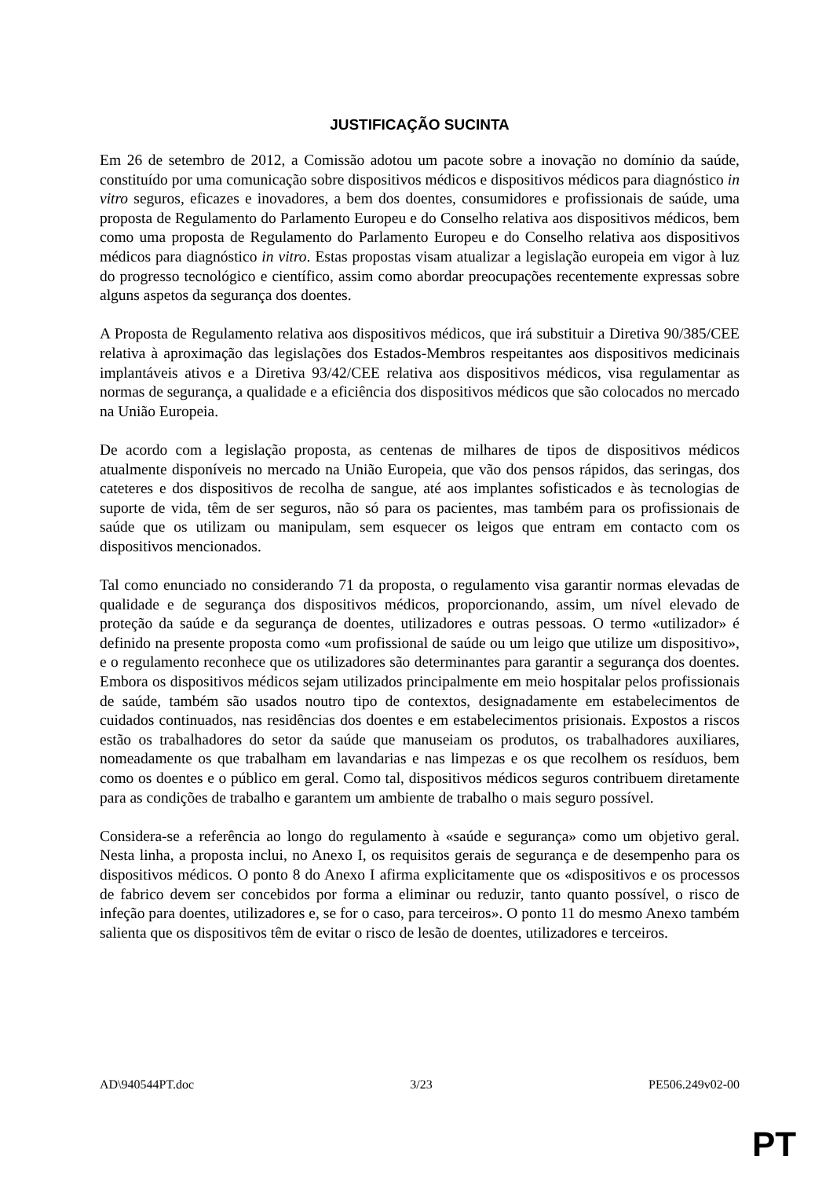JUSTIFICAÇÃO SUCINTA
Em 26 de setembro de 2012, a Comissão adotou um pacote sobre a inovação no domínio da saúde, constituído por uma comunicação sobre dispositivos médicos e dispositivos médicos para diagnóstico in vitro seguros, eficazes e inovadores, a bem dos doentes, consumidores e profissionais de saúde, uma proposta de Regulamento do Parlamento Europeu e do Conselho relativa aos dispositivos médicos, bem como uma proposta de Regulamento do Parlamento Europeu e do Conselho relativa aos dispositivos médicos para diagnóstico in vitro. Estas propostas visam atualizar a legislação europeia em vigor à luz do progresso tecnológico e científico, assim como abordar preocupações recentemente expressas sobre alguns aspetos da segurança dos doentes.
A Proposta de Regulamento relativa aos dispositivos médicos, que irá substituir a Diretiva 90/385/CEE relativa à aproximação das legislações dos Estados-Membros respeitantes aos dispositivos medicinais implantáveis ativos e a Diretiva 93/42/CEE relativa aos dispositivos médicos, visa regulamentar as normas de segurança, a qualidade e a eficiência dos dispositivos médicos que são colocados no mercado na União Europeia.
De acordo com a legislação proposta, as centenas de milhares de tipos de dispositivos médicos atualmente disponíveis no mercado na União Europeia, que vão dos pensos rápidos, das seringas, dos cateteres e dos dispositivos de recolha de sangue, até aos implantes sofisticados e às tecnologias de suporte de vida, têm de ser seguros, não só para os pacientes, mas também para os profissionais de saúde que os utilizam ou manipulam, sem esquecer os leigos que entram em contacto com os dispositivos mencionados.
Tal como enunciado no considerando 71 da proposta, o regulamento visa garantir normas elevadas de qualidade e de segurança dos dispositivos médicos, proporcionando, assim, um nível elevado de proteção da saúde e da segurança de doentes, utilizadores e outras pessoas. O termo «utilizador» é definido na presente proposta como «um profissional de saúde ou um leigo que utilize um dispositivo», e o regulamento reconhece que os utilizadores são determinantes para garantir a segurança dos doentes. Embora os dispositivos médicos sejam utilizados principalmente em meio hospitalar pelos profissionais de saúde, também são usados noutro tipo de contextos, designadamente em estabelecimentos de cuidados continuados, nas residências dos doentes e em estabelecimentos prisionais. Expostos a riscos estão os trabalhadores do setor da saúde que manuseiam os produtos, os trabalhadores auxiliares, nomeadamente os que trabalham em lavandarias e nas limpezas e os que recolhem os resíduos, bem como os doentes e o público em geral. Como tal, dispositivos médicos seguros contribuem diretamente para as condições de trabalho e garantem um ambiente de trabalho o mais seguro possível.
Considera-se a referência ao longo do regulamento à «saúde e segurança» como um objetivo geral. Nesta linha, a proposta inclui, no Anexo I, os requisitos gerais de segurança e de desempenho para os dispositivos médicos. O ponto 8 do Anexo I afirma explicitamente que os «dispositivos e os processos de fabrico devem ser concebidos por forma a eliminar ou reduzir, tanto quanto possível, o risco de infeção para doentes, utilizadores e, se for o caso, para terceiros». O ponto 11 do mesmo Anexo também salienta que os dispositivos têm de evitar o risco de lesão de doentes, utilizadores e terceiros.
AD\940544PT.doc 3/23 PE506.249v02-00
PT